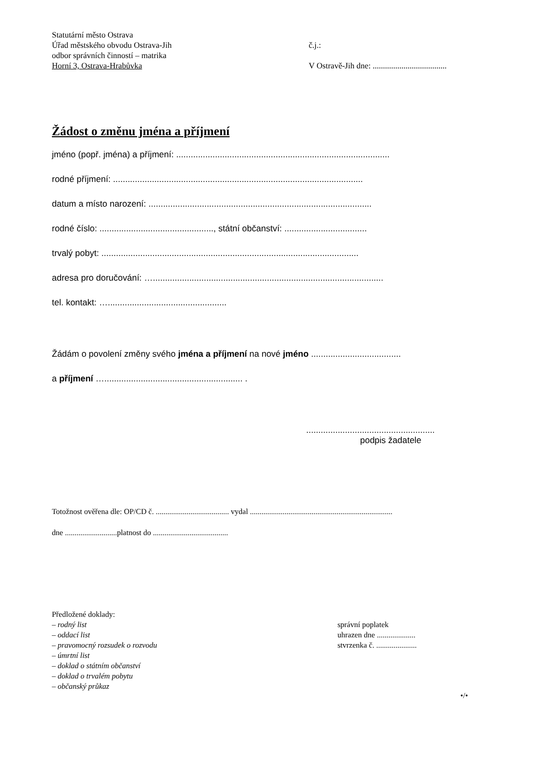Statutární město Ostrava
Úřad městského obvodu Ostrava-Jih
odbor správních činností – matrika
Horní 3, Ostrava-Hrabůvka
č.j.:
V Ostravě-Jih dne: ....................................
Žádost o změnu jména a příjmení
jméno (popř. jména) a příjmení: ........................................................................................
rodné příjmení: .......................................................................................................
datum a místo narození: ............................................................................................
rodné číslo: ..............................................., státní občanství: ..................................
trvalý pobyt: ..........................................................................................................
adresa pro doručování: …...............................................................................................
tel. kontakt: ….................................................
Žádám o povolení změny svého jména a příjmení na nové jméno .....................................
a příjmení …......................................................... .
.....................................................
podpis žadatele
Totožnost ověřena dle: OP/CD č. ...................................... vydal ..........................................................................
dne ...........................platnost do .......................................
Předložené doklady:
– rodný list
– oddací list
– pravomocný rozsudek o rozvodu
– úmrtní list
– doklad o státním občanství
– doklad o trvalém pobytu
– občanský průkaz
správní poplatek
uhrazen dne ....................
stvrzenka č. .....................
•/•